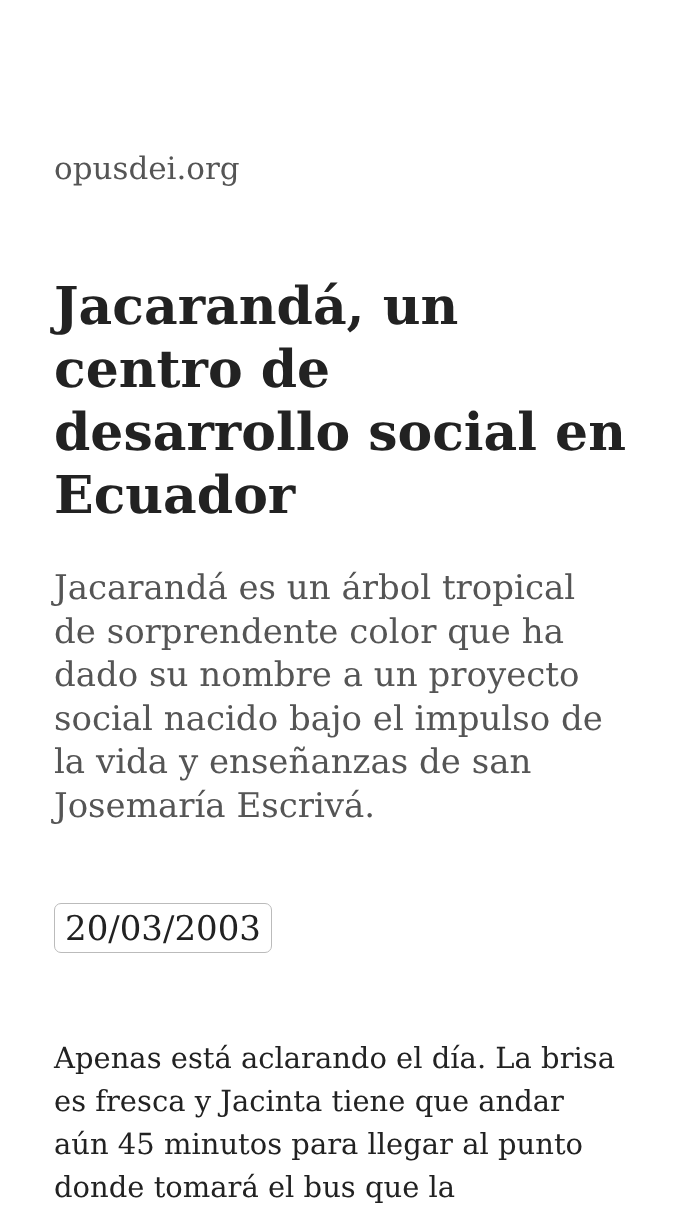opusdei.org
Jacarandá, un centro de desarrollo social en Ecuador
Jacarandá es un árbol tropical de sorprendente color que ha dado su nombre a un proyecto social nacido bajo el impulso de la vida y enseñanzas de san Josemaría Escrivá.
20/03/2003
Apenas está aclarando el día. La brisa es fresca y Jacinta tiene que andar aún 45 minutos para llegar al punto donde tomará el bus que la